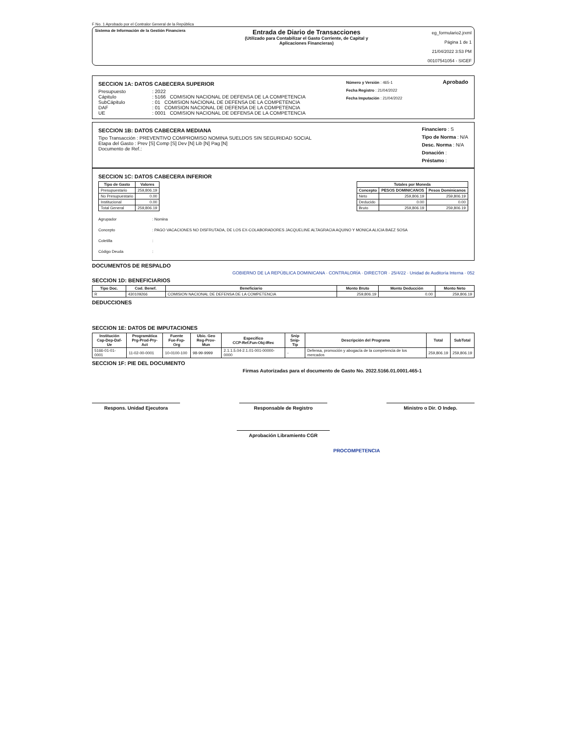F No. 1 Aprobado por el Contralor General de la República
Sistema de Información de la Gestión Financiera
Entrada de Diario de Transacciones
(Utilizado para Contabilizar el Gasto Corriente, de Capital y
Aplicaciones Financieras)
eg_formulario2.jrxml
Página 1 de 1
21/04/2022 3:53 PM
00107541054 - SIGEF
SECCION 1A: DATOS CABECERA SUPERIOR
Presupuesto: 2022
Cápitulo: 5166 COMISION NACIONAL DE DEFENSA DE LA COMPETENCIA
SubCápitulo: 01 COMISION NACIONAL DE DEFENSA DE LA COMPETENCIA
DAF: 01 COMISION NACIONAL DE DEFENSA DE LA COMPETENCIA
UE: 0001 COMISION NACIONAL DE DEFENSA DE LA COMPETENCIA
Número y Versión : 465-1
Fecha Registro : 21/04/2022
Fecha Imputación : 21/04/2022
Aprobado
SECCION 1B: DATOS CABECERA MEDIANA
Tipo Transacción : PREVENTIVO COMPROMISO NOMINA SUELDOS SIN SEGURIDAD SOCIAL
Etapa del Gasto : Prev [S] Comp [S] Dev [N] Lib [N] Pag [N]
Documento de Ref.:
Financiero : S
Tipo de Norma : N/A
Desc. Norma : N/A
Donación :
Préstamo :
SECCION 1C: DATOS CABECERA INFERIOR
| Tipo de Gasto | Valores |
| --- | --- |
| Presupuestario | 259,806.19 |
| No Presupuestario | 0.00 |
| Institucional | 0.00 |
| Total General | 259,806.19 |
| Totales por Moneda | | |
| --- | --- | --- |
| Concepto | PESOS DOMINICANOS | Pesos Dominicanos |
| Neto | 259,806.19 | 259,806.19 |
| Deducido | 0.00 | 0.00 |
| Bruto | 259,806.19 | 259,806.19 |
Agrupador: Nomina
Concepto: PAGO VACACIONES NO DISFRUTADA, DE LOS EX-COLABORADORES JACQUELINE ALTAGRACIA AQUINO Y MONICA ALICIA BAEZ SOSA
Coletilla:
Código Deuda:
DOCUMENTOS DE RESPALDO
GOBIERNO DE LA REPÚBLICA DOMINICANA · CONTRALORÍA · DIRECTOR · 25/4/22 · Unidad de Auditoría Interna · 052
SECCION 1D: BENEFICIARIOS
| Tipo Doc. | Cod. Benef. | Beneficiario | Monto Bruto | Monto Deducción | Monto Neto |
| --- | --- | --- | --- | --- | --- |
| R | 430109266 | COMISION NACIONAL DE DEFENSA DE LA COMPETENCIA | 259,806.19 | 0.00 | 259,806.19 |
DEDUCCIONES
SECCION 1E: DATOS DE IMPUTACIONES
| Institución Cap-Dep-Daf-Ue | Programática Prg-Prod-Pry-Act | Fuente Fue-Fxp-Org | Ubic. Geo Reg-Prov-Mun | Especifico CCP-Ref.Fun-Obj-IRec | Snip Snip-Tip | Descripción del Programa | Total | SubTotal |
| --- | --- | --- | --- | --- | --- | --- | --- | --- |
| 5166-01-01-0001 | 11-02-00-0001 | 10-0100-100 | 98-99-9999 | 2.1.1.5.04-2.1.01-001-00000-0000 | - | Defensa, promoción y abogacía de la competencia de los mercados | 259,806.19 | 259,806.19 |
SECCION 1F: PIE DEL DOCUMENTO
Firmas Autorizadas para el documento de Gasto No. 2022.5166.01.0001.465-1
Respons. Unidad Ejecutora Responsable de Registro Ministro o Dir. O Indep.
Aprobación Libramiento CGR
PROCOMPETENCIA